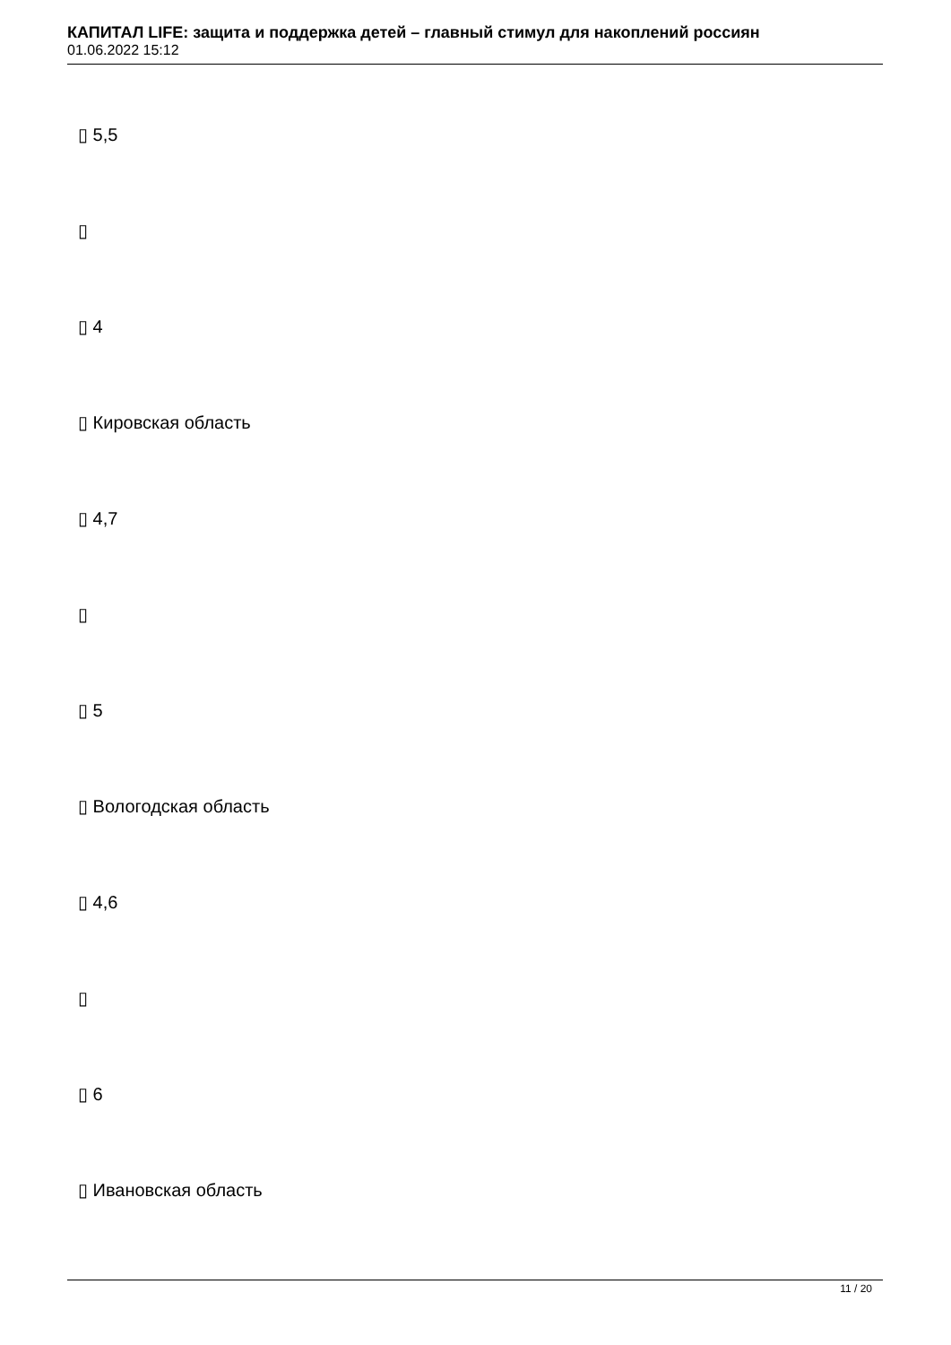КАПИТАЛ LIFE: защита и поддержка детей – главный стимул для накоплений россиян
01.06.2022 15:12
▯ 5,5
▯
▯ 4
▯ Кировская область
▯ 4,7
▯
▯ 5
▯ Вологодская область
▯ 4,6
▯
▯ 6
▯ Ивановская область
11 / 20